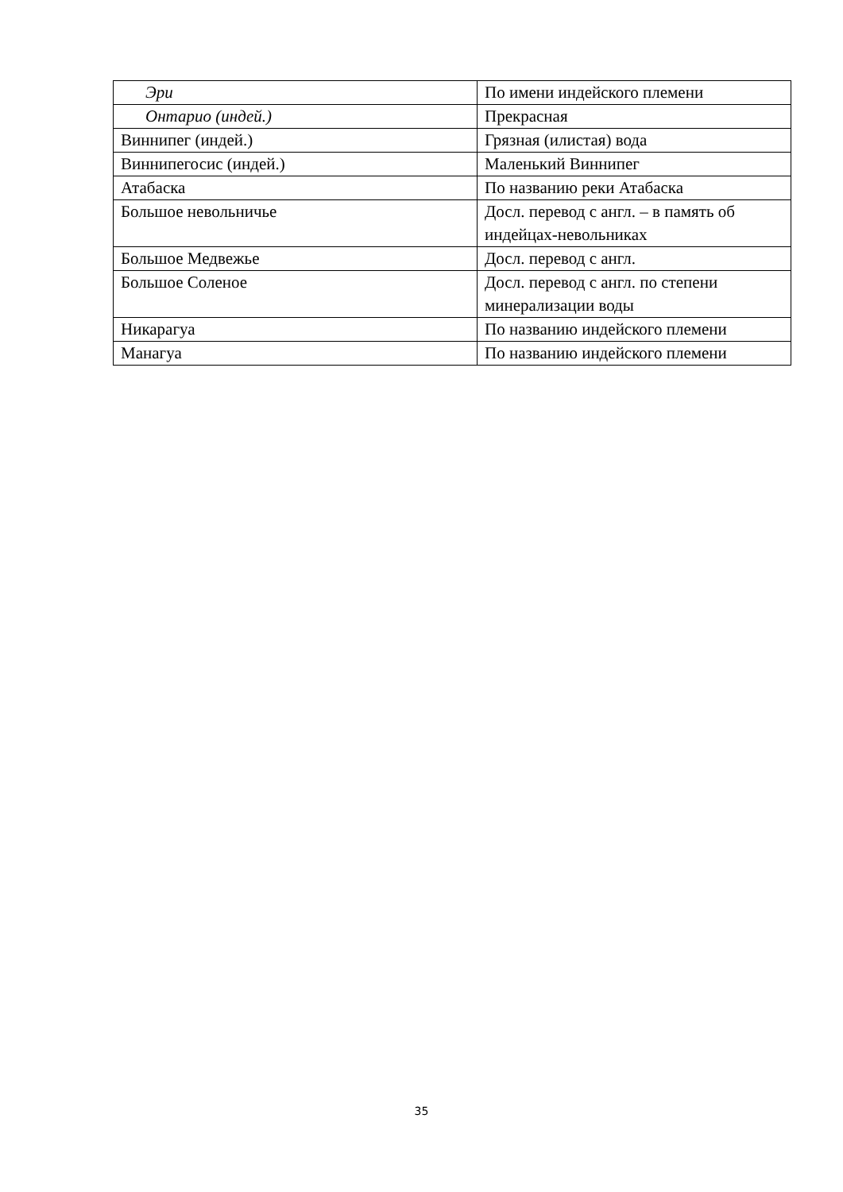| Эри | По имени индейского племени |
| Онтарио (индей.) | Прекрасная |
| Виннипег (индей.) | Грязная (илистая) вода |
| Виннипегосис (индей.) | Маленький Виннипег |
| Атабаска | По названию реки Атабаска |
| Большое невольничье | Досл. перевод с англ. – в память об индейцах-невольниках |
| Большое Медвежье | Досл. перевод с англ. |
| Большое Соленое | Досл. перевод с англ. по степени минерализации воды |
| Никарагуа | По названию индейского племени |
| Манагуа | По названию индейского племени |
35